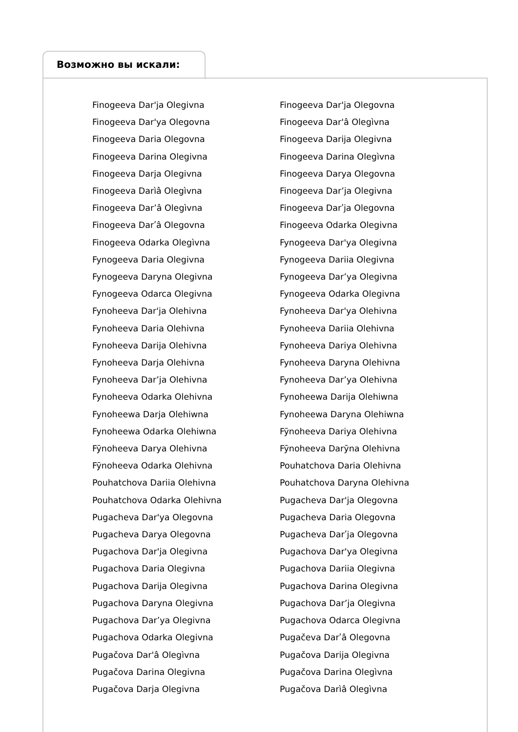Возможно вы искали:
Finogeeva Dar'ja Olegivna
Finogeeva Dar'ya Olegovna
Finogeeva Daria Olegovna
Finogeeva Darina Olegivna
Finogeeva Darja Olegivna
Finogeeva Darìâ Olegìvna
Finogeeva Dar’â Olegìvna
Finogeeva Darʹâ Olegovna
Finogeeva Odarka Olegìvna
Fynogeeva Daria Olegivna
Fynogeeva Daryna Olegivna
Fynogeeva Odarca Olegivna
Fynoheeva Dar'ja Olehivna
Fynoheeva Daria Olehivna
Fynoheeva Darija Olehivna
Fynoheeva Darja Olehivna
Fynoheeva Dar’ja Olehivna
Fynoheeva Odarka Olehivna
Fynoheewa Darja Olehiwna
Fynoheewa Odarka Olehiwna
Fȳnoheeva Darya Olehivna
Fȳnoheeva Odarka Olehivna
Pouhatchova Dariia Olehivna
Pouhatchova Odarka Olehivna
Pugacheva Dar'ya Olegovna
Pugacheva Darya Olegovna
Pugachova Dar'ja Olegivna
Pugachova Daria Olegivna
Pugachova Darija Olegivna
Pugachova Daryna Olegivna
Pugachova Dar’ya Olegivna
Pugachova Odarka Olegivna
Pugačova Dar'â Olegìvna
Pugačova Darina Olegivna
Pugačova Darja Olegivna
Finogeeva Dar'ja Olegovna
Finogeeva Dar'â Olegìvna
Finogeeva Darija Olegivna
Finogeeva Darina Olegìvna
Finogeeva Darya Olegovna
Finogeeva Dar’ja Olegivna
Finogeeva Darʹja Olegovna
Finogeeva Odarka Olegivna
Fynogeeva Dar'ya Olegivna
Fynogeeva Dariia Olegivna
Fynogeeva Dar’ya Olegivna
Fynogeeva Odarka Olegivna
Fynoheeva Dar'ya Olehivna
Fynoheeva Dariia Olehivna
Fynoheeva Dariya Olehivna
Fynoheeva Daryna Olehivna
Fynoheeva Dar’ya Olehivna
Fynoheewa Darija Olehiwna
Fynoheewa Daryna Olehiwna
Fȳnoheeva Dariya Olehivna
Fȳnoheeva Darȳna Olehivna
Pouhatchova Daria Olehivna
Pouhatchova Daryna Olehivna
Pugacheva Dar'ja Olegovna
Pugacheva Daria Olegovna
Pugacheva Darʹja Olegovna
Pugachova Dar'ya Olegivna
Pugachova Dariia Olegivna
Pugachova Darina Olegivna
Pugachova Dar’ja Olegivna
Pugachova Odarca Olegivna
Pugačeva Darʹâ Olegovna
Pugačova Darija Olegivna
Pugačova Darina Olegìvna
Pugačova Darìâ Olegìvna